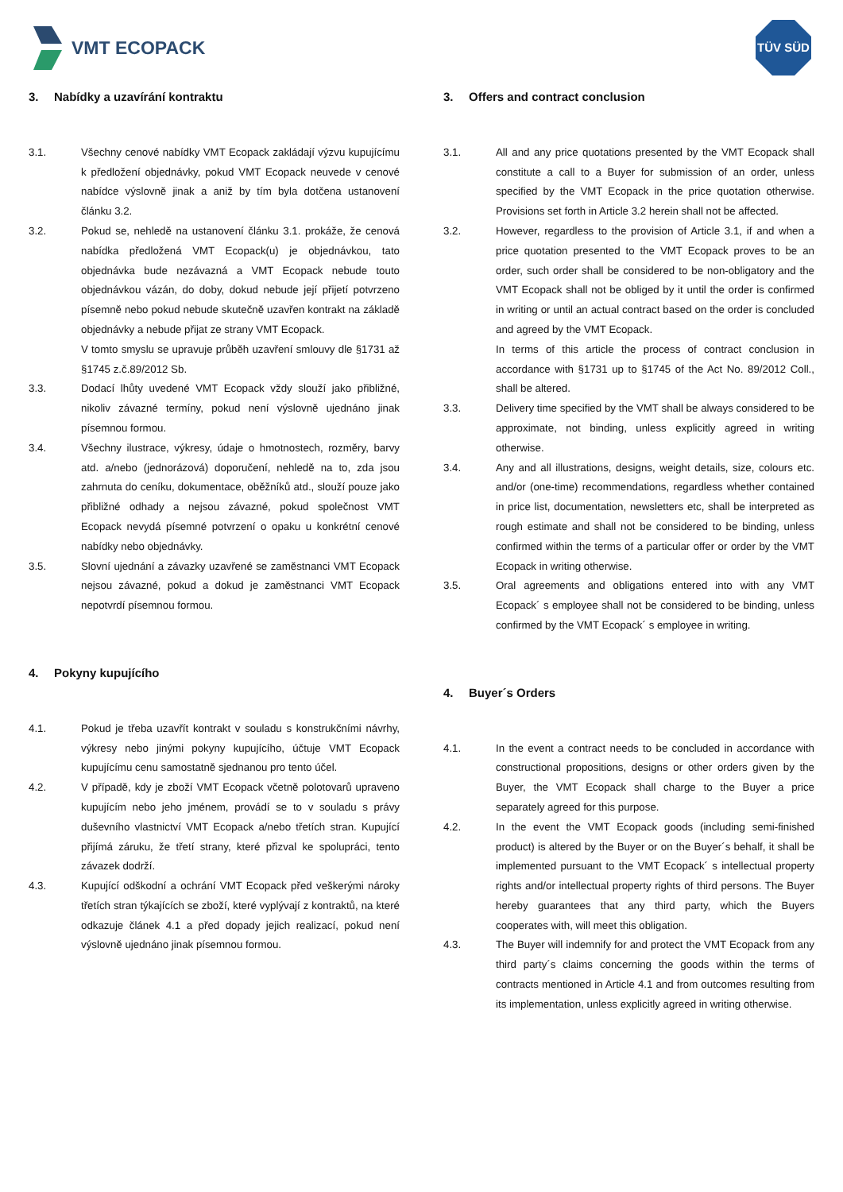VMT ECOPACK
TÜV SÜD
3. Nabídky a uzavírání kontraktu
3.1. Všechny cenové nabídky VMT Ecopack zakládají výzvu kupujícímu k předložení objednávky, pokud VMT Ecopack neuvede v cenové nabídce výslovně jinak a aniž by tím byla dotčena ustanovení článku 3.2.
3.2. Pokud se, nehledě na ustanovení článku 3.1. prokáže, že cenová nabídka předložená VMT Ecopack(u) je objednávkou, tato objednávka bude nezávazná a VMT Ecopack nebude touto objednávkou vázán, do doby, dokud nebude její přijetí potvrzeno písemně nebo pokud nebude skutečně uzavřen kontrakt na základě objednávky a nebude přijat ze strany VMT Ecopack.
V tomto smyslu se upravuje průběh uzavření smlouvy dle §1731 až §1745 z.č.89/2012 Sb.
3.3. Dodací lhůty uvedené VMT Ecopack vždy slouží jako přibližné, nikoliv závazné termíny, pokud není výslovně ujednáno jinak písemnou formou.
3.4. Všechny ilustrace, výkresy, údaje o hmotnostech, rozměry, barvy atd. a/nebo (jednorázová) doporučení, nehledě na to, zda jsou zahrnuta do ceníku, dokumentace, oběžníků atd., slouží pouze jako přibližné odhady a nejsou závazné, pokud společnost VMT Ecopack nevydá písemné potvrzení o opaku u konkrétní cenové nabídky nebo objednávky.
3.5. Slovní ujednání a závazky uzavřené se zaměstnanci VMT Ecopack nejsou závazné, pokud a dokud je zaměstnanci VMT Ecopack nepotvrdí písemnou formou.
4. Pokyny kupujícího
4.1. Pokud je třeba uzavřít kontrakt v souladu s konstrukčními návrhy, výkresy nebo jinými pokyny kupujícího, účtuje VMT Ecopack kupujícímu cenu samostatně sjednanou pro tento účel.
4.2. V případě, kdy je zboží VMT Ecopack včetně polotovarů upraveno kupujícím nebo jeho jménem, provádí se to v souladu s právy duševního vlastnictví VMT Ecopack a/nebo třetích stran. Kupující přijímá záruku, že třetí strany, které přizval ke spolupráci, tento závazek dodrží.
4.3. Kupující odškodní a ochrání VMT Ecopack před veškerými nároky třetích stran týkajících se zboží, které vyplývají z kontraktů, na které odkazuje článek 4.1 a před dopady jejich realizací, pokud není výslovně ujednáno jinak písemnou formou.
3. Offers and contract conclusion
3.1. All and any price quotations presented by the VMT Ecopack shall constitute a call to a Buyer for submission of an order, unless specified by the VMT Ecopack in the price quotation otherwise. Provisions set forth in Article 3.2 herein shall not be affected.
3.2. However, regardless to the provision of Article 3.1, if and when a price quotation presented to the VMT Ecopack proves to be an order, such order shall be considered to be non-obligatory and the VMT Ecopack shall not be obliged by it until the order is confirmed in writing or until an actual contract based on the order is concluded and agreed by the VMT Ecopack.
In terms of this article the process of contract conclusion in accordance with §1731 up to §1745 of the Act No. 89/2012 Coll., shall be altered.
3.3. Delivery time specified by the VMT shall be always considered to be approximate, not binding, unless explicitly agreed in writing otherwise.
3.4. Any and all illustrations, designs, weight details, size, colours etc. and/or (one-time) recommendations, regardless whether contained in price list, documentation, newsletters etc, shall be interpreted as rough estimate and shall not be considered to be binding, unless confirmed within the terms of a particular offer or order by the VMT Ecopack in writing otherwise.
3.5. Oral agreements and obligations entered into with any VMT Ecopack´ s employee shall not be considered to be binding, unless confirmed by the VMT Ecopack´ s employee in writing.
4. Buyer´s Orders
4.1. In the event a contract needs to be concluded in accordance with constructional propositions, designs or other orders given by the Buyer, the VMT Ecopack shall charge to the Buyer a price separately agreed for this purpose.
4.2. In the event the VMT Ecopack goods (including semi-finished product) is altered by the Buyer or on the Buyer´s behalf, it shall be implemented pursuant to the VMT Ecopack´ s intellectual property rights and/or intellectual property rights of third persons. The Buyer hereby guarantees that any third party, which the Buyers cooperates with, will meet this obligation.
4.3. The Buyer will indemnify for and protect the VMT Ecopack from any third party´s claims concerning the goods within the terms of contracts mentioned in Article 4.1 and from outcomes resulting from its implementation, unless explicitly agreed in writing otherwise.